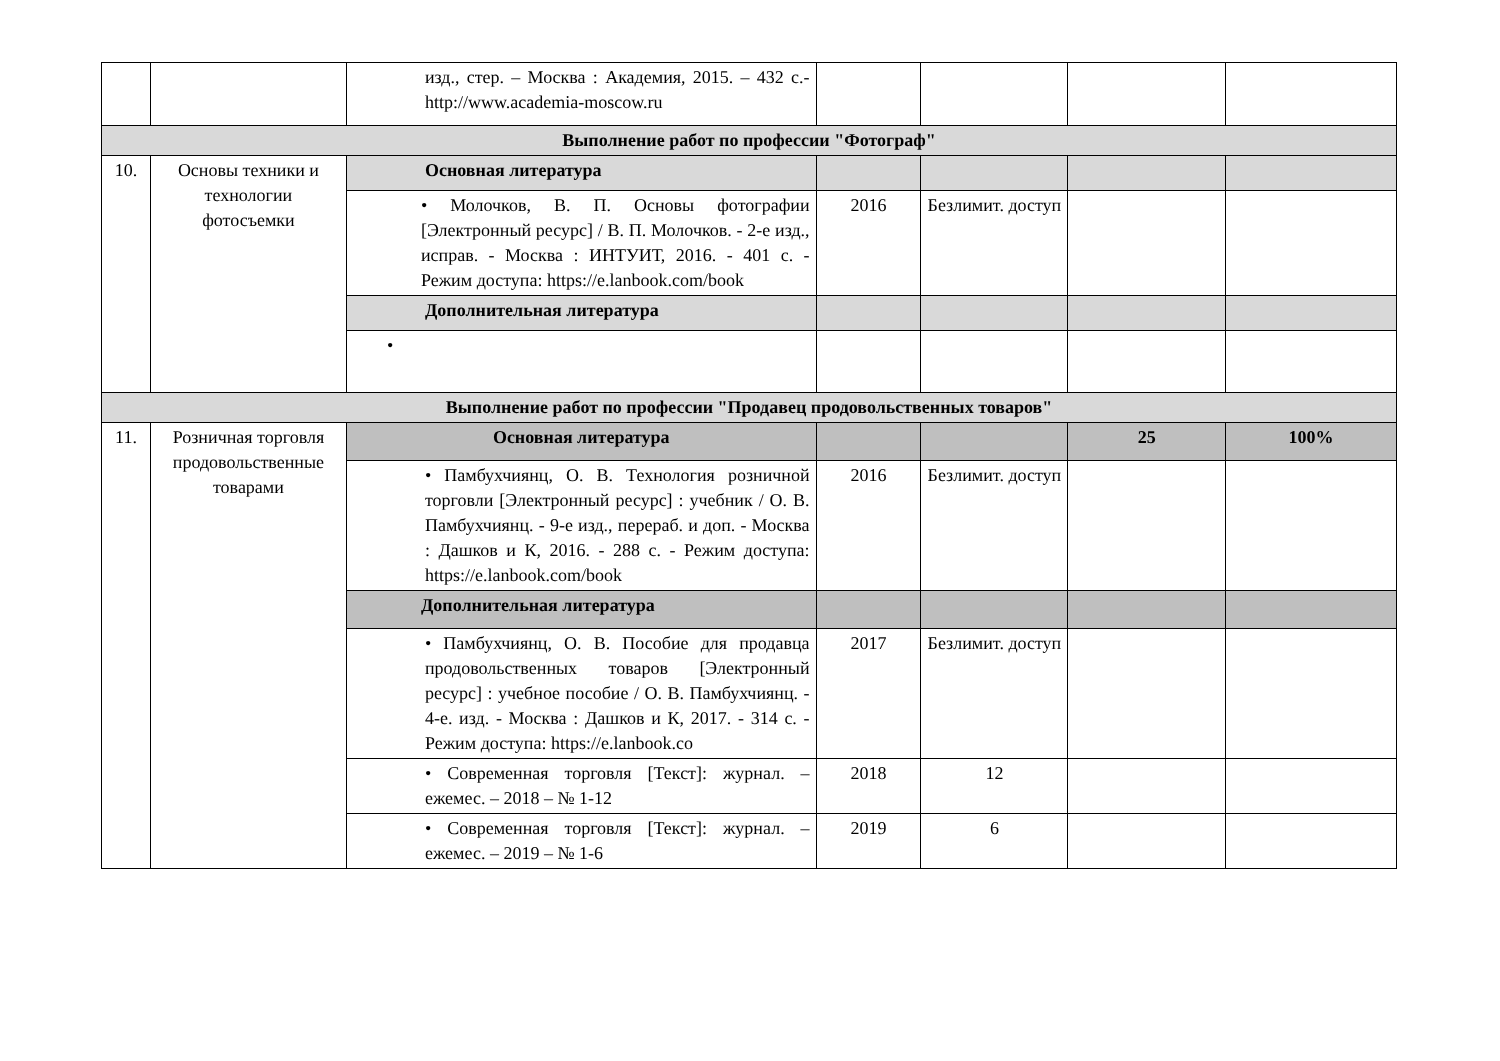| | | изд., стер. – Москва : Академия, 2015. – 432 с.- http://www.academia-moscow.ru | | | | |
| Выполнение работ по профессии "Фотограф" | | | | | | |
| 10. | Основы техники и технологии фотосъемки | Основная литература | | | | |
| | | • Молочков, В. П. Основы фотографии [Электронный ресурс] / В. П. Молочков. - 2-е изд., исправ. - Москва : ИНТУИТ, 2016. - 401 с. - Режим доступа: https://e.lanbook.com/book | 2016 | Безлимит. доступ | | |
| | | Дополнительная литература | | | | |
| | | • | | | | |
| Выполнение работ по профессии "Продавец продовольственных товаров" | | | | | | |
| 11. | Розничная торговля продовольственные товарами | Основная литература | | | 25 | 100% |
| | | • Памбухчиянц, О. В. Технология розничной торговли [Электронный ресурс] : учебник / О. В. Памбухчиянц. - 9-е изд., перераб. и доп. - Москва : Дашков и К, 2016. - 288 с. - Режим доступа: https://e.lanbook.com/book | 2016 | Безлимит. доступ | | |
| | | Дополнительная литература | | | | |
| | | • Памбухчиянц, О. В. Пособие для продавца продовольственных товаров [Электронный ресурс] : учебное пособие / О. В. Памбухчиянц. - 4-е. изд. - Москва : Дашков и К, 2017. - 314 с. - Режим доступа: https://e.lanbook.co | 2017 | Безлимит. доступ | | |
| | | • Современная торговля [Текст]: журнал. – ежемес. – 2018 – № 1-12 | 2018 | 12 | | |
| | | • Современная торговля [Текст]: журнал. – ежемес. – 2019 – № 1-6 | 2019 | 6 | | |